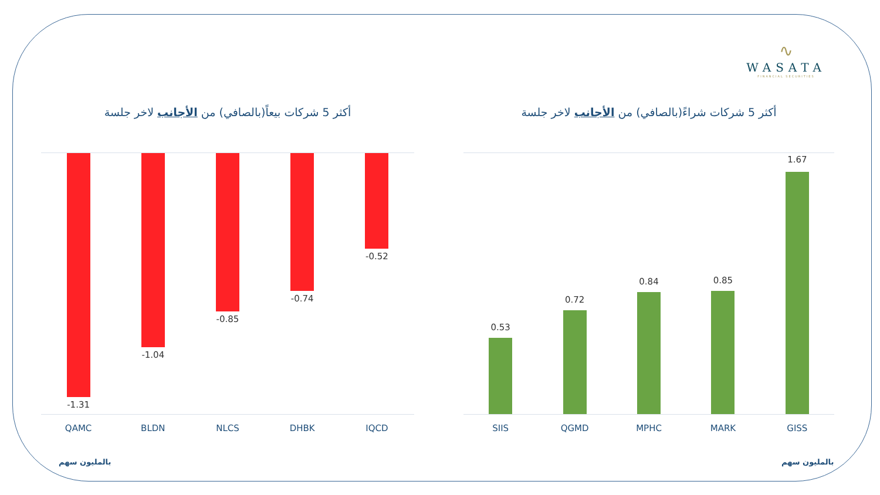∿
WASATA
FINANCIAL SECURITIES
أكثر 5 شركات بيعاً(بالصافي) من الأجانب لاخر جلسة
-1.31
-1.04
-0.85
-0.74
-0.52
QAMC BLDN NLCS DHBK IQCD
أكثر 5 شركات شراءً(بالصافي) من الأجانب لاخر جلسة
0.53
0.72
0.84
0.85
1.67
SIIS QGMD MPHC MARK GISS
بالمليون سهم بالمليون سهم